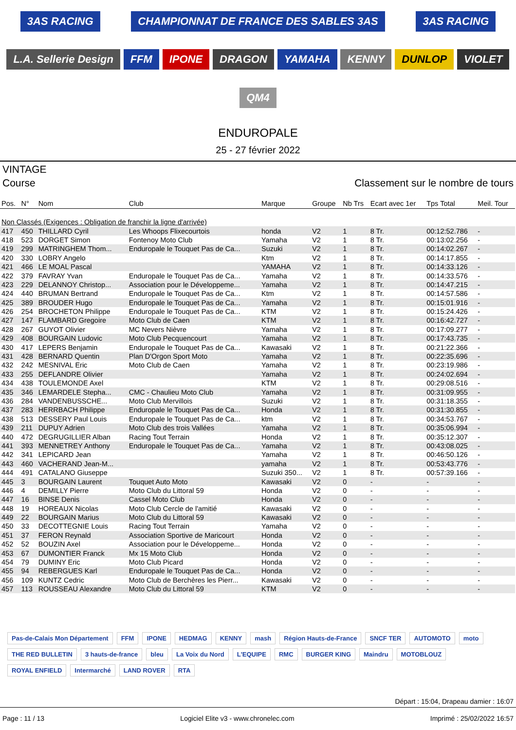3AS RACING CHAMPIONNAT DE FRANCE DES SABLES 3AS 3AS RACING L.A. Sellerie Design FFM IPONE DRAGON YAMAHA KENNY DUNLOP VIOLET QM4
ENDUROPALE
25 - 27 février 2022
VINTAGE
Course Classement sur le nombre de tours
| Pos. | N° | Nom | Club | Marque | Groupe | Nb Trs | Ecart avec 1er | Tps Total | Meil. Tour |
| --- | --- | --- | --- | --- | --- | --- | --- | --- | --- |
| Non Classés (Exigences : Obligation de franchir la ligne d'arrivée) | | | | | | | | | |
| 417 | 450 | THILLARD Cyril | Les Whoops Flixecourtois | honda | V2 | 1 | 8 Tr. | 00:12:52.786 | - |
| 418 | 523 | DORGET Simon | Fontenoy Moto Club | Yamaha | V2 | 1 | 8 Tr. | 00:13:02.256 | - |
| 419 | 299 | MATRINGHEM Thom... | Enduropale le Touquet Pas de Ca... | Suzuki | V2 | 1 | 8 Tr. | 00:14:02.267 | - |
| 420 | 330 | LOBRY Angelo | | Ktm | V2 | 1 | 8 Tr. | 00:14:17.855 | - |
| 421 | 466 | LE MOAL Pascal | | YAMAHA | V2 | 1 | 8 Tr. | 00:14:33.126 | - |
| 422 | 379 | FAVRAY Yvan | Enduropale le Touquet Pas de Ca... | Yamaha | V2 | 1 | 8 Tr. | 00:14:33.576 | - |
| 423 | 229 | DELANNOY Christop... | Association pour le Développeme... | Yamaha | V2 | 1 | 8 Tr. | 00:14:47.215 | - |
| 424 | 440 | BRUMAN Bertrand | Enduropale le Touquet Pas de Ca... | Ktm | V2 | 1 | 8 Tr. | 00:14:57.586 | - |
| 425 | 389 | BROUDER Hugo | Enduropale le Touquet Pas de Ca... | Yamaha | V2 | 1 | 8 Tr. | 00:15:01.916 | - |
| 426 | 254 | BROCHETON Philippe | Enduropale le Touquet Pas de Ca... | KTM | V2 | 1 | 8 Tr. | 00:15:24.426 | - |
| 427 | 147 | FLAMBARD Gregoire | Moto Club de Caen | KTM | V2 | 1 | 8 Tr. | 00:16:42.727 | - |
| 428 | 267 | GUYOT Olivier | MC Nevers Nièvre | Yamaha | V2 | 1 | 8 Tr. | 00:17:09.277 | - |
| 429 | 408 | BOURGAIN Ludovic | Moto Club Pecquencourt | Yamaha | V2 | 1 | 8 Tr. | 00:17:43.735 | - |
| 430 | 417 | LEPERS Benjamin | Enduropale le Touquet Pas de Ca... | Kawasaki | V2 | 1 | 8 Tr. | 00:21:22.366 | - |
| 431 | 428 | BERNARD Quentin | Plan D'Orgon Sport Moto | Yamaha | V2 | 1 | 8 Tr. | 00:22:35.696 | - |
| 432 | 242 | MESNIVAL Eric | Moto Club de Caen | Yamaha | V2 | 1 | 8 Tr. | 00:23:19.986 | - |
| 433 | 255 | DEFLANDRE Olivier | | Yamaha | V2 | 1 | 8 Tr. | 00:24:02.694 | - |
| 434 | 438 | TOULEMONDE Axel | | KTM | V2 | 1 | 8 Tr. | 00:29:08.516 | - |
| 435 | 346 | LEMARDELE Stepha... | CMC - Chaulieu Moto Club | Yamaha | V2 | 1 | 8 Tr. | 00:31:09.955 | - |
| 436 | 284 | VANDENBUSSCHE... | Moto Club Mervillois | Suzuki | V2 | 1 | 8 Tr. | 00:31:18.355 | - |
| 437 | 283 | HERRBACH Philippe | Enduropale le Touquet Pas de Ca... | Honda | V2 | 1 | 8 Tr. | 00:31:30.855 | - |
| 438 | 513 | DESSERY Paul Louis | Enduropale le Touquet Pas de Ca... | ktm | V2 | 1 | 8 Tr. | 00:34:53.767 | - |
| 439 | 211 | DUPUY Adrien | Moto Club des trois Vallées | Yamaha | V2 | 1 | 8 Tr. | 00:35:06.994 | - |
| 440 | 472 | DEGRUGILLIER Alban | Racing Tout Terrain | Honda | V2 | 1 | 8 Tr. | 00:35:12.307 | - |
| 441 | 393 | MENNETREY Anthony | Enduropale le Touquet Pas de Ca... | Yamaha | V2 | 1 | 8 Tr. | 00:43:08.025 | - |
| 442 | 341 | LEPICARD Jean | | Yamaha | V2 | 1 | 8 Tr. | 00:46:50.126 | - |
| 443 | 460 | VACHERAND Jean-M... | | yamaha | V2 | 1 | 8 Tr. | 00:53:43.776 | - |
| 444 | 491 | CATALANO Giuseppe | | Suzuki 350... | V2 | 1 | 8 Tr. | 00:57:39.166 | - |
| 445 | 3 | BOURGAIN Laurent | Touquet Auto Moto | Kawasaki | V2 | 0 | - | - | - |
| 446 | 4 | DEMILLY Pierre | Moto Club du Littoral 59 | Honda | V2 | 0 | - | - | - |
| 447 | 16 | BINSE Denis | Cassel Moto Club | Honda | V2 | 0 | - | - | - |
| 448 | 19 | HOREAUX Nicolas | Moto Club Cercle de l'amitié | Kawasaki | V2 | 0 | - | - | - |
| 449 | 22 | BOURGAIN Marius | Moto Club du Littoral 59 | Kawasaki | V2 | 0 | - | - | - |
| 450 | 33 | DECOTTEGNIE Louis | Racing Tout Terrain | Yamaha | V2 | 0 | - | - | - |
| 451 | 37 | FERON Reynald | Association Sportive de Maricourt | Honda | V2 | 0 | - | - | - |
| 452 | 52 | BOUZIN Axel | Association pour le Développeme... | Honda | V2 | 0 | - | - | - |
| 453 | 67 | DUMONTIER Franck | Mx 15 Moto Club | Honda | V2 | 0 | - | - | - |
| 454 | 79 | DUMINY Eric | Moto Club Picard | Honda | V2 | 0 | - | - | - |
| 455 | 94 | REBERGUES Karl | Enduropale le Touquet Pas de Ca... | Honda | V2 | 0 | - | - | - |
| 456 | 109 | KUNTZ Cedric | Moto Club de Berchères les Pierr... | Kawasaki | V2 | 0 | - | - | - |
| 457 | 113 | ROUSSEAU Alexandre | Moto Club du Littoral 59 | KTM | V2 | 0 | - | - | - |
Pas-de-Calais Mon Département FFM IPONE HEDMAG KENNY mash Région Hauts-de-France SNCF TER AUTOMOTO moto THE RED BULLETIN 3 hauts-de-france bleu La Voix du Nord L'EQUIPE RMC BURGER KING Maindru MOTOBLOUZ ROYAL ENFIELD Intermarché LAND ROVER RTA
Départ : 15:04, Drapeau damier : 16:07
Page : 11 / 13 Logiciel Elite v3 - www.chronelec.com Imprimé : 25/02/2022 16:57